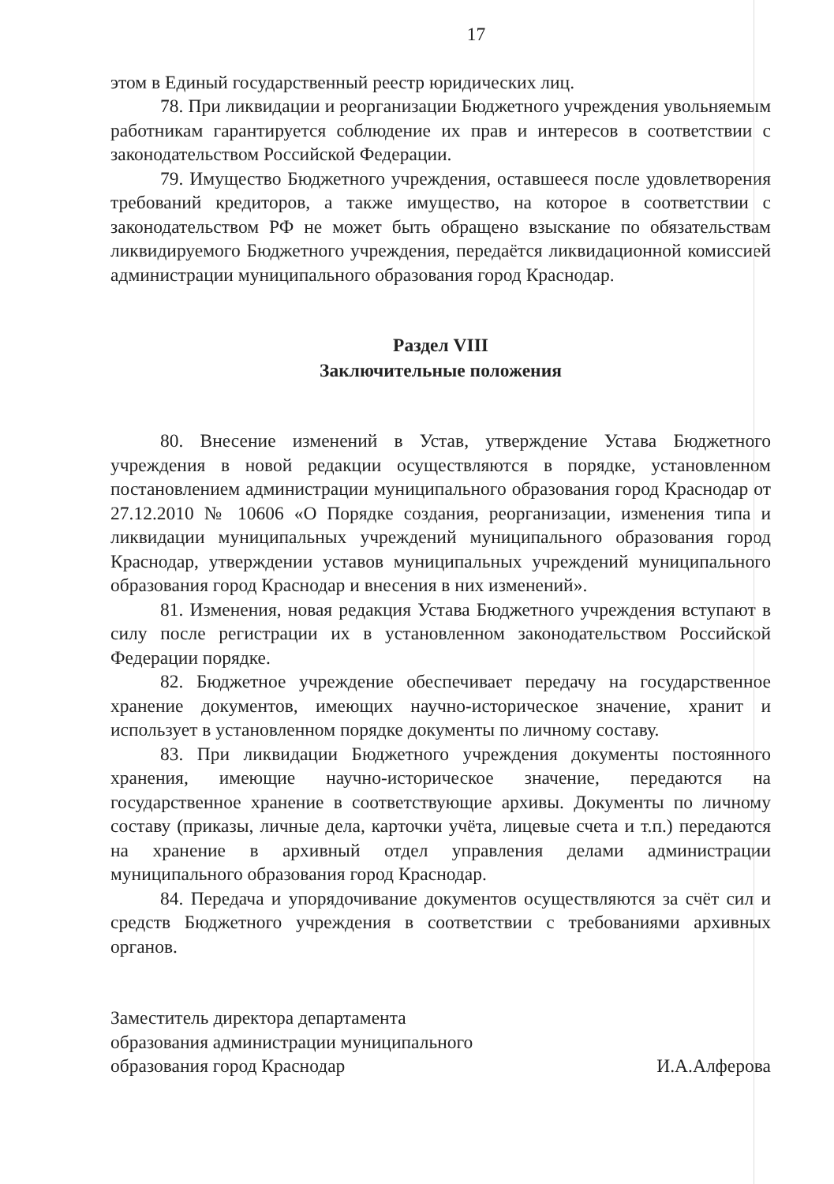17
этом в Единый государственный реестр юридических лиц.
78. При ликвидации и реорганизации Бюджетного учреждения увольняемым работникам гарантируется соблюдение их прав и интересов в соответствии с законодательством Российской Федерации.
79. Имущество Бюджетного учреждения, оставшееся после удовлетворения требований кредиторов, а также имущество, на которое в соответствии с законодательством РФ не может быть обращено взыскание по обязательствам ликвидируемого Бюджетного учреждения, передаётся ликвидационной комиссией администрации муниципального образования город Краснодар.
Раздел VIII
Заключительные положения
80. Внесение изменений в Устав, утверждение Устава Бюджетного учреждения в новой редакции осуществляются в порядке, установленном постановлением администрации муниципального образования город Краснодар от 27.12.2010 № 10606 «О Порядке создания, реорганизации, изменения типа и ликвидации муниципальных учреждений муниципального образования город Краснодар, утверждении уставов муниципальных учреждений муниципального образования город Краснодар и внесения в них изменений».
81. Изменения, новая редакция Устава Бюджетного учреждения вступают в силу после регистрации их в установленном законодательством Российской Федерации порядке.
82. Бюджетное учреждение обеспечивает передачу на государственное хранение документов, имеющих научно-историческое значение, хранит и использует в установленном порядке документы по личному составу.
83. При ликвидации Бюджетного учреждения документы постоянного хранения, имеющие научно-историческое значение, передаются на государственное хранение в соответствующие архивы. Документы по личному составу (приказы, личные дела, карточки учёта, лицевые счета и т.п.) передаются на хранение в архивный отдел управления делами администрации муниципального образования город Краснодар.
84. Передача и упорядочивание документов осуществляются за счёт сил и средств Бюджетного учреждения в соответствии с требованиями архивных органов.
Заместитель директора департамента
образования администрации муниципального
образования город Краснодар
И.А.Алферова